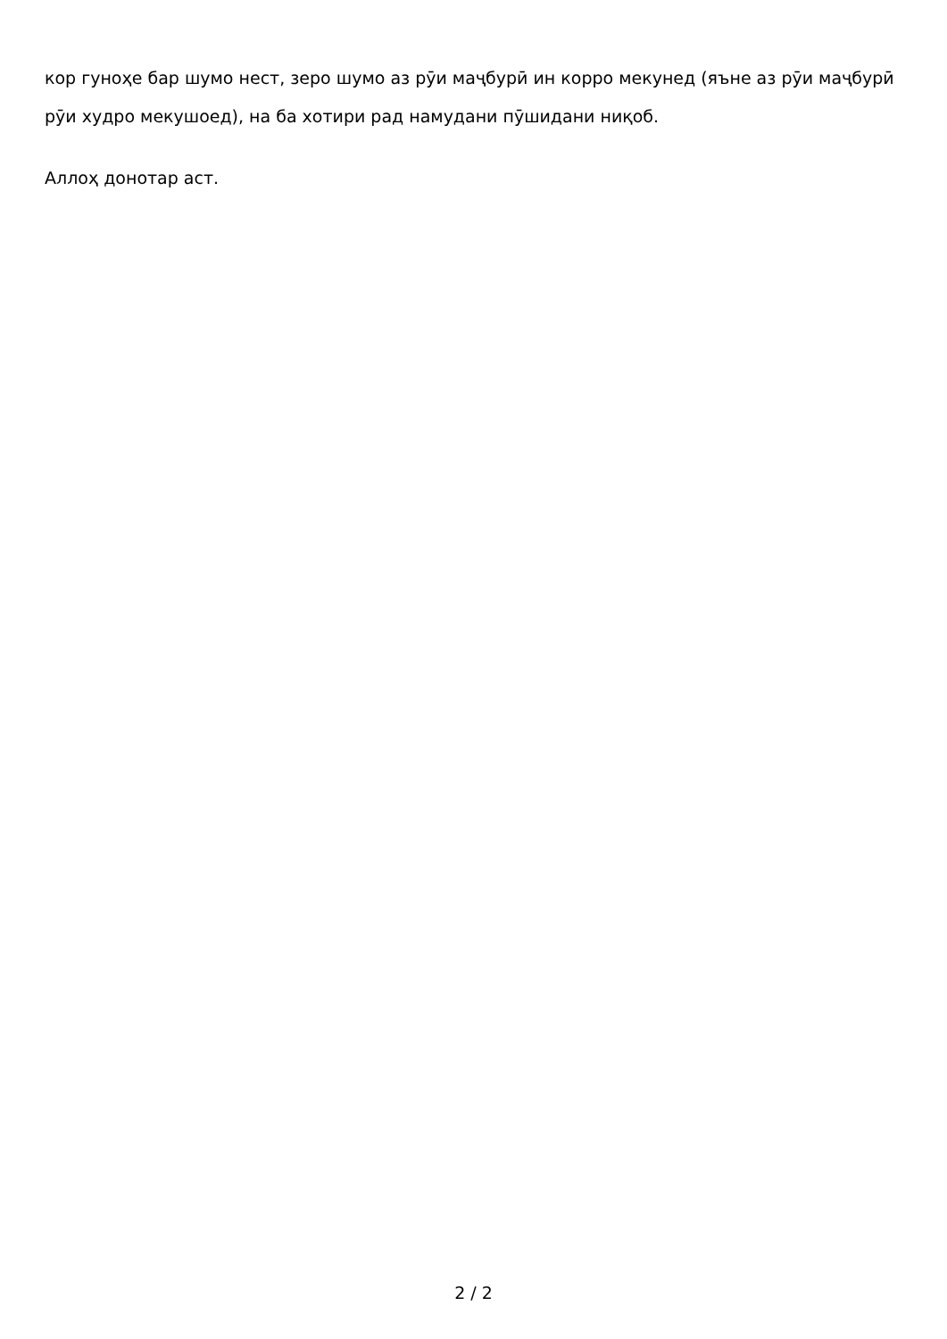кор гуноҳе бар шумо нест, зеро шумо аз рӯи маҷбурӣ ин корро мекунед (яъне аз рӯи маҷбурӣ рӯи худро мекушоед), на ба хотири рад намудани пӯшидани ниқоб.
Аллоҳ донотар аст.
2 / 2